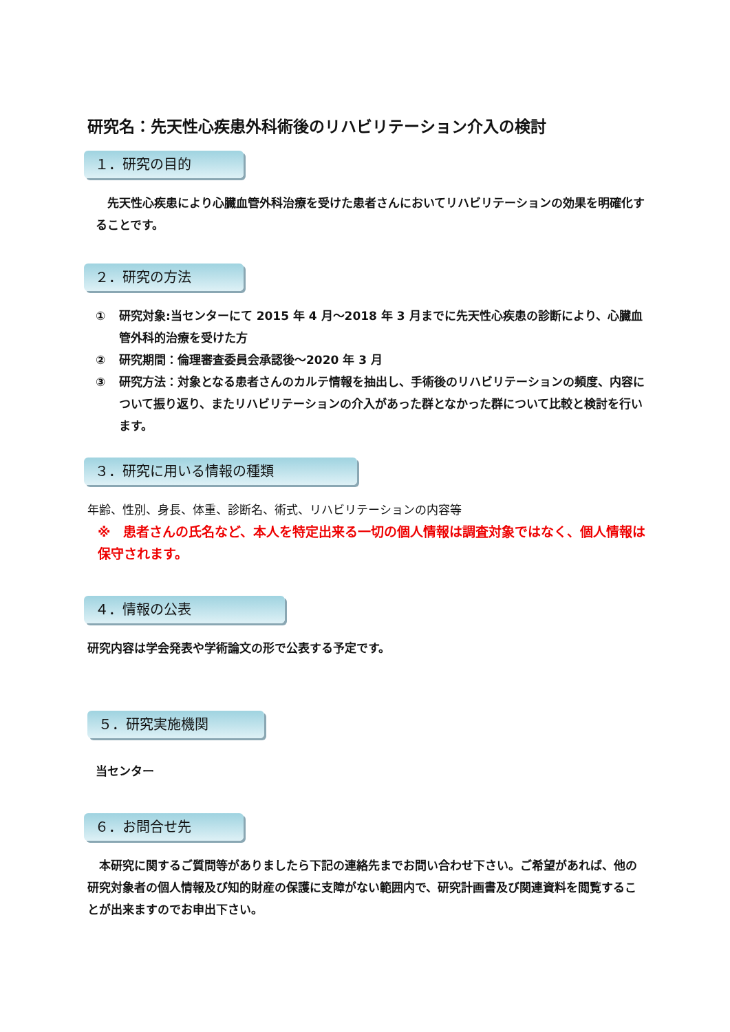研究名：先天性心疾患外科術後のリハビリテーション介入の検討
１．研究の目的
　先天性心疾患により心臓血管外科治療を受けた患者さんにおいてリハビリテーションの効果を明確化することです。
２．研究の方法
① 研究対象:当センターにて 2015 年 4 月～2018 年 3 月までに先天性心疾患の診断により、心臓血管外科的治療を受けた方
② 研究期間：倫理審査委員会承認後～2020 年 3 月
③ 研究方法：対象となる患者さんのカルテ情報を抽出し、手術後のリハビリテーションの頻度、内容について振り返り、またリハビリテーションの介入があった群となかった群について比較と検討を行います。
３．研究に用いる情報の種類
年齢、性別、身長、体重、診断名、術式、リハビリテーションの内容等
※　患者さんの氏名など、本人を特定出来る一切の個人情報は調査対象ではなく、個人情報は保守されます。
４．情報の公表
研究内容は学会発表や学術論文の形で公表する予定です。
５．研究実施機関
当センター
６．お問合せ先
　本研究に関するご質問等がありましたら下記の連絡先までお問い合わせ下さい。ご希望があれば、他の研究対象者の個人情報及び知的財産の保護に支障がない範囲内で、研究計画書及び関連資料を閲覧することが出来ますのでお申出下さい。